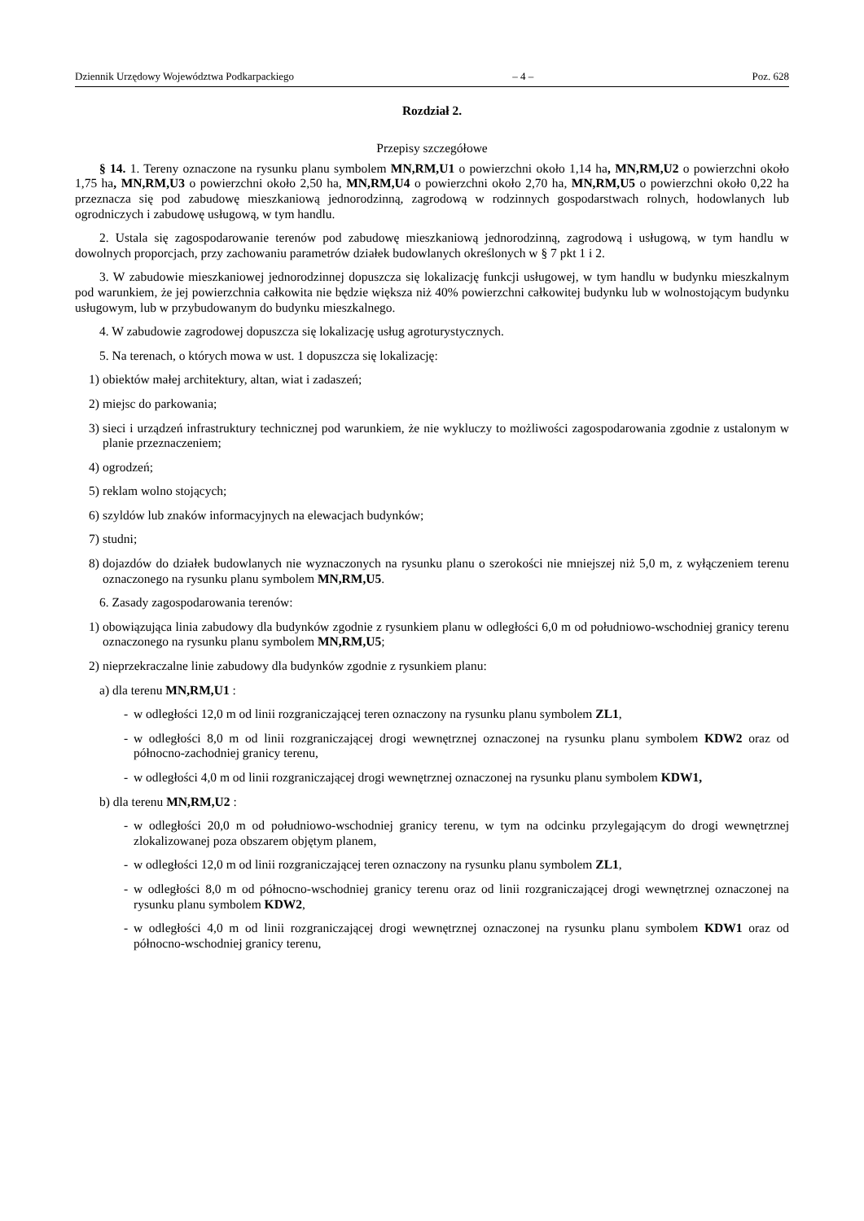Dziennik Urzędowy Województwa Podkarpackiego – 4 – Poz. 628
Rozdział 2.
Przepisy szczegółowe
§ 14. 1. Tereny oznaczone na rysunku planu symbolem MN,RM,U1 o powierzchni około 1,14 ha, MN,RM,U2 o powierzchni około 1,75 ha, MN,RM,U3 o powierzchni około 2,50 ha, MN,RM,U4 o powierzchni około 2,70 ha, MN,RM,U5 o powierzchni około 0,22 ha przeznacza się pod zabudowę mieszkaniową jednorodzinną, zagrodową w rodzinnych gospodarstwach rolnych, hodowlanych lub ogrodniczych i zabudowę usługową, w tym handlu.
2. Ustala się zagospodarowanie terenów pod zabudowę mieszkaniową jednorodzinną, zagrodową i usługową, w tym handlu w dowolnych proporcjach, przy zachowaniu parametrów działek budowlanych określonych w § 7 pkt 1 i 2.
3. W zabudowie mieszkaniowej jednorodzinnej dopuszcza się lokalizację funkcji usługowej, w tym handlu w budynku mieszkalnym pod warunkiem, że jej powierzchnia całkowita nie będzie większa niż 40% powierzchni całkowitej budynku lub w wolnostojącym budynku usługowym, lub w przybudowanym do budynku mieszkalnego.
4. W zabudowie zagrodowej dopuszcza się lokalizację usług agroturystycznych.
5. Na terenach, o których mowa w ust. 1 dopuszcza się lokalizację:
1) obiektów małej architektury, altan, wiat i zadaszeń;
2) miejsc do parkowania;
3) sieci i urządzeń infrastruktury technicznej pod warunkiem, że nie wykluczy to możliwości zagospodarowania zgodnie z ustalonym w planie przeznaczeniem;
4) ogrodzeń;
5) reklam wolno stojących;
6) szyldów lub znaków informacyjnych na elewacjach budynków;
7) studni;
8) dojazdów do działek budowlanych nie wyznaczonych na rysunku planu o szerokości nie mniejszej niż 5,0 m, z wyłączeniem terenu oznaczonego na rysunku planu symbolem MN,RM,U5.
6. Zasady zagospodarowania terenów:
1) obowiązująca linia zabudowy dla budynków zgodnie z rysunkiem planu w odległości 6,0 m od południowo-wschodniej granicy terenu oznaczonego na rysunku planu symbolem MN,RM,U5;
2) nieprzekraczalne linie zabudowy dla budynków zgodnie z rysunkiem planu:
a) dla terenu MN,RM,U1 :
- w odległości 12,0 m od linii rozgraniczającej teren oznaczony na rysunku planu symbolem ZL1,
- w odległości 8,0 m od linii rozgraniczającej drogi wewnętrznej oznaczonej na rysunku planu symbolem KDW2 oraz od północno-zachodniej granicy terenu,
- w odległości 4,0 m od linii rozgraniczającej drogi wewnętrznej oznaczonej na rysunku planu symbolem KDW1,
b) dla terenu MN,RM,U2 :
- w odległości 20,0 m od południowo-wschodniej granicy terenu, w tym na odcinku przylegającym do drogi wewnętrznej zlokalizowanej poza obszarem objętym planem,
- w odległości 12,0 m od linii rozgraniczającej teren oznaczony na rysunku planu symbolem ZL1,
- w odległości 8,0 m od północno-wschodniej granicy terenu oraz od linii rozgraniczającej drogi wewnętrznej oznaczonej na rysunku planu symbolem KDW2,
- w odległości 4,0 m od linii rozgraniczającej drogi wewnętrznej oznaczonej na rysunku planu symbolem KDW1 oraz od północno-wschodniej granicy terenu,